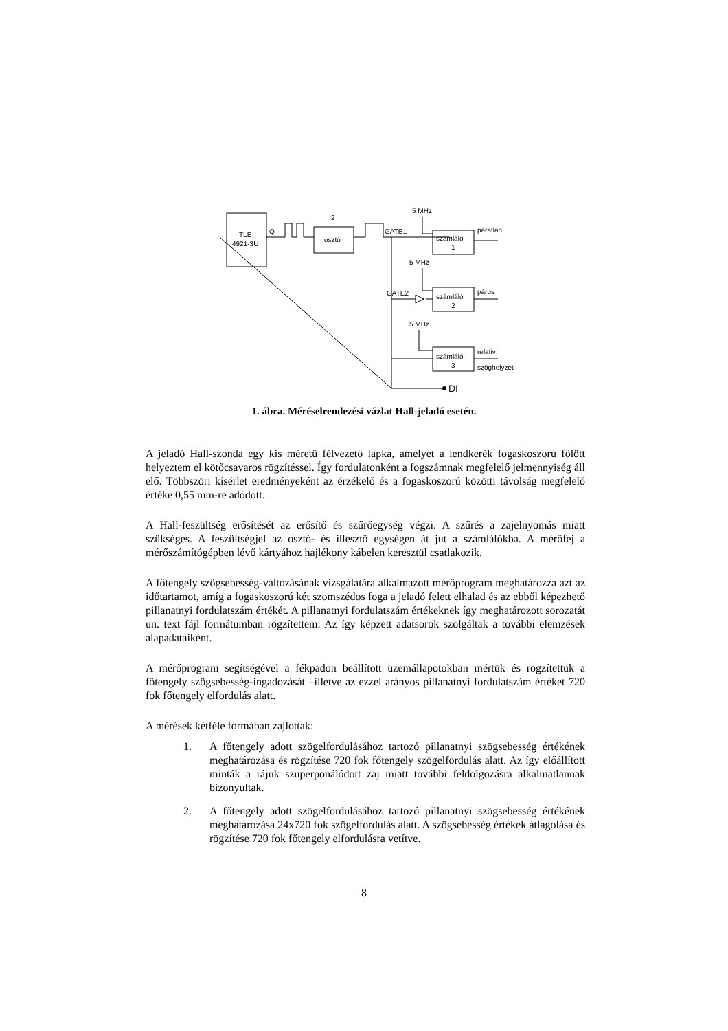TLE
4921-3U
Q
2
osztó
5 MHz
GATE1
számláló
1
páratlan
5 MHz
GATE2
számláló
2
páros
5 MHz
számláló
3
relativ
szöghelyzet
DI
1. ábra. Méréselrendezési vázlat Hall-jeladó esetén.
A jeladó Hall-szonda egy kis méretű félvezető lapka, amelyet a lendkerék fogaskoszorú fölött helyeztem el kötőcsavaros rögzítéssel. Így fordulatonként a fogszámnak megfelelő jelmennyiség áll elő. Többszöri kísérlet eredményeként az érzékelő és a fogaskoszorú közötti távolság megfelelő értéke 0,55 mm-re adódott.
A Hall-feszültség erősítését az erősítő és szűrőegység végzi. A szűrés a zajelnyomás miatt szükséges. A feszültségjel az osztó- és illesztő egységen át jut a számlálókba. A mérőfej a mérőszámítógépben lévő kártyához hajlékony kábelen keresztül csatlakozik.
A főtengely szögsebesség-változásának vizsgálatára alkalmazott mérőprogram meghatározza azt az időtartamot, amíg a fogaskoszorú két szomszédos foga a jeladó felett elhalad és az ebből képezhető pillanatnyi fordulatszám értékét. A pillanatnyi fordulatszám értékeknek így meghatározott sorozatát un. text fájl formátumban rögzítettem. Az így képzett adatsorok szolgáltak a további elemzések alapadataiként.
A mérőprogram segítségével a fékpadon beállított üzemállapotokban mértük és rögzítettük a főtengely szögsebesség-ingadozását –illetve az ezzel arányos pillanatnyi fordulatszám értéket 720 fok főtengely elfordulás alatt.
A mérések kétféle formában zajlottak:
1. A főtengely adott szögelfordulásához tartozó pillanatnyi szögsebesség értékének meghatározása és rögzítése 720 fok főtengely szögelfordulás alatt. Az így előállított minták a rájuk szuperponálódott zaj miatt további feldolgozásra alkalmatlannak bizonyultak.
2. A főtengely adott szögelfordulásához tartozó pillanatnyi szögsebesség értékének meghatározása 24x720 fok szögelfordulás alatt. A szögsebesség értékek átlagolása és rögzítése 720 fok főtengely elfordulásra vetítve.
8